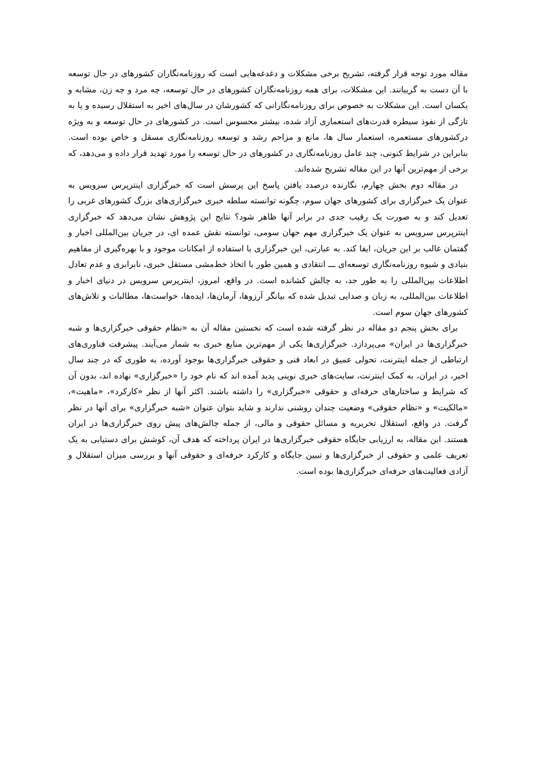مقاله مورد توجه قرار گرفته، تشریح برخی مشکلات و دغدغه‌هایی است که روزنامه‌نگاران کشورهای در حال توسعه با آن دست به گریبانند. این مشکلات، برای همه روزنامه‌نگاران کشورهای در حال توسعه، چه مرد و چه زن، مشابه و یکسان است. این مشکلات به خصوص برای روزنامه‌نگارانی که کشورشان در سال‌های اخیر به استقلال رسیده و یا به تازگی از نفوذ سیطره قدرت‌های استعماری آزاد شده، بیشتر محسوس است. در کشورهای در حال توسعه و به ویژه درکشورهای مستعمره، استعمار سال ها، مانع و مزاحم رشد و توسعه روزنامه‌نگاری مسقل و خاص بوده است. بنابراین در شرایط کنونی، چند عامل روزنامه‌نگاری در کشورهای در حال توسعه را مورد تهدید قرار داده و می‌دهد، که برخی از مهم‌ترین آنها در این مقاله تشریح شده‌اند.
در مقاله دوم بخش چهارم، نگارنده درصدد یافتن پاسخ این پرسش است که خبرگزاری اینترپرس سرویس به عنوان یک خبرگزاری برای کشورهای جهان سوم، چگونه توانسته سلطه خبری خبرگزاری‌های بزرگ کشورهای غربی را تعدیل کند و به صورت یک رقیب جدی در برابر آنها ظاهر شود؟ نتایج این پژوهش نشان می‌دهد که خبرگزاری اینترپرس سرویس به عنوان یک خبرگزاری مهم جهان سومی، توانسته نقش عمده ای، در جریان بین‌المللی اخبار و گفتمان غالب بر این جریان، ایفا کند. به عبارتی، این خبرگزاری با استفاده از امکانات موجود و با بهره‌گیری از مفاهیم بنیادی و شیوه روزنامه‌نگاری توسعه‌ای ـــ انتقادی و همین طور با اتخاذ خط‌مشی مستقل خبری، نابرابری و عدم تعادل اطلاعات بین‌المللی را به طور جد، به چالش کشانده است. در واقع، امروز، اینترپرس سرویس در دنیای اخبار و اطلاعات بین‌المللی، به زبان و صدایی تبدیل شده که بیانگر آرزوها، آرمان‌ها، ایده‌ها، خواست‌ها، مطالبات و تلاش‌های کشورهای جهان سوم است.
برای بخش پنجم دو مقاله در نظر گرفته شده است که نخستین مقاله آن به «نظام حقوقی خبرگزاری‌ها و شبه خبرگزاری‌ها در ایران» می‌پردازد. خبرگزاری‌ها یکی از مهم‌ترین منابع خبری به شمار می‌آیند. پیشرفت فناوری‌های ارتباطی از جمله اینترنت، تحولی عمیق در ابعاد فنی و حقوقی خبرگزاری‌ها بوجود آورده، به طوری که در چند سال اخیر، در ایران، به کمک اینترنت، سایت‌های خبری نوینی پدید آمده اند که نام خود را «خبرگزاری» نهاده اند، بدون آن که شرایط و ساختارهای حرفه‌ای و حقوقی «خبرگزاری» را داشته باشند. اکثر آنها از نظر «کارکرد»، «ماهیت»، «مالکیت» و «نظام حقوقی» وضعیت چندان روشنی ندارند و شاید بتوان عنوان «شبه خبرگزاری» برای آنها در نظر گرفت. در واقع، استقلال تحریریه و مسائل حقوقی و مالی، از جمله چالش‌های پیش روی خبرگزاری‌ها در ایران هستند. این مقاله، به ارزیابی جایگاه حقوقی خبرگزاری‌ها در ایران پرداخته که هدف آن، کوشش برای دستیابی به یک تعریف علمی و حقوقی از خبرگزاری‌ها و تبیین جایگاه و کارکرد حرفه‌ای و حقوقی آنها و بررسی میزان استقلال و آزادی فعالیت‌های حرفه‌ای خبرگزاری‌ها بوده است.